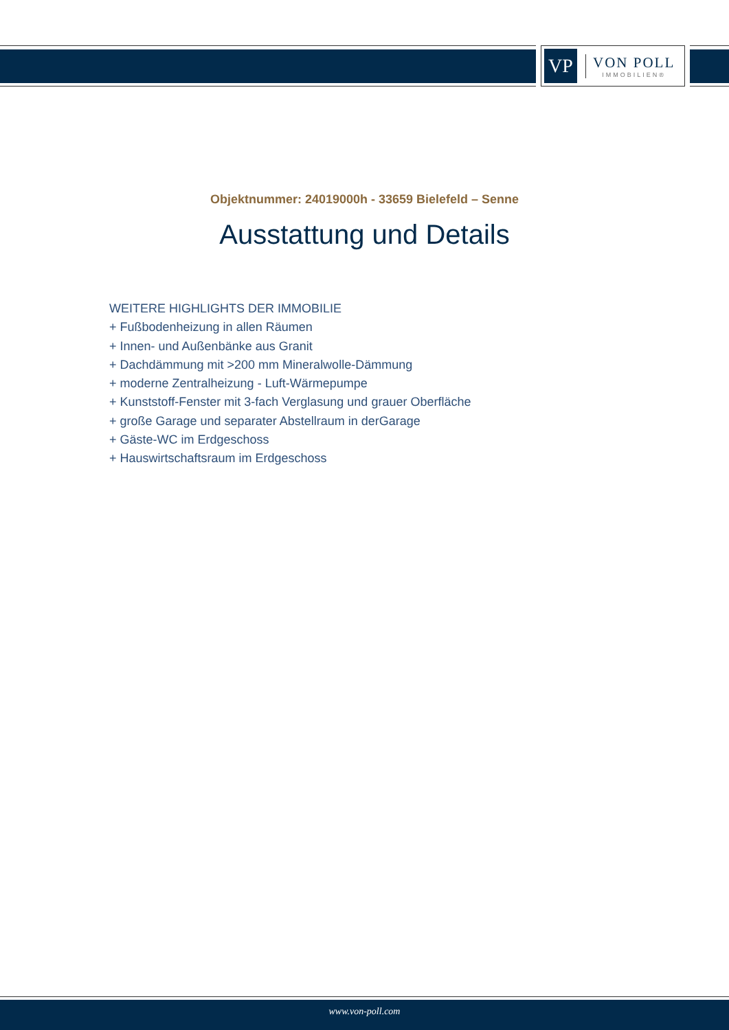VP
VON POLL
IMMOBILIEN®
Objektnummer: 24019000h - 33659 Bielefeld – Senne
Ausstattung und Details
WEITERE HIGHLIGHTS DER IMMOBILIE
+ Fußbodenheizung in allen Räumen
+ Innen- und Außenbänke aus Granit
+ Dachdämmung mit >200 mm Mineralwolle-Dämmung
+ moderne Zentralheizung - Luft-Wärmepumpe
+ Kunststoff-Fenster mit 3-fach Verglasung und grauer Oberfläche
+ große Garage und separater Abstellraum in derGarage
+ Gäste-WC im Erdgeschoss
+ Hauswirtschaftsraum im Erdgeschoss
www.von-poll.com